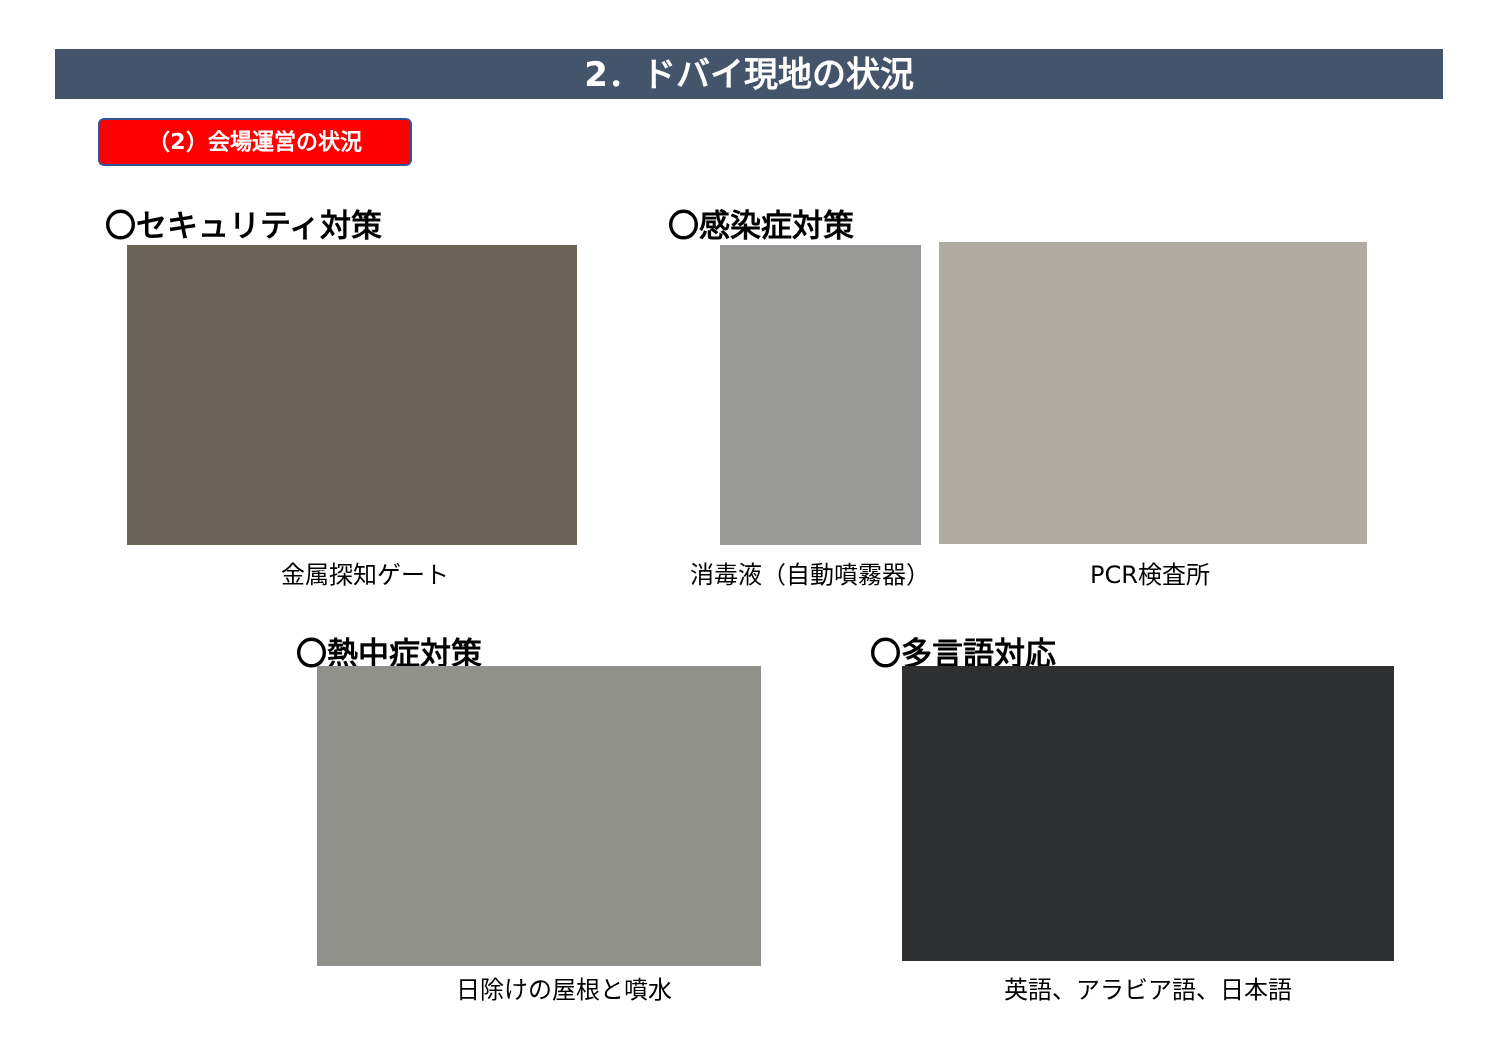2．ドバイ現地の状況
（2）会場運営の状況
〇セキュリティ対策 〇感染症対策
金属探知ゲート 消毒液（自動噴霧器） PCR検査所
〇熱中症対策 〇多言語対応
日除けの屋根と噴水 英語、アラビア語、日本語